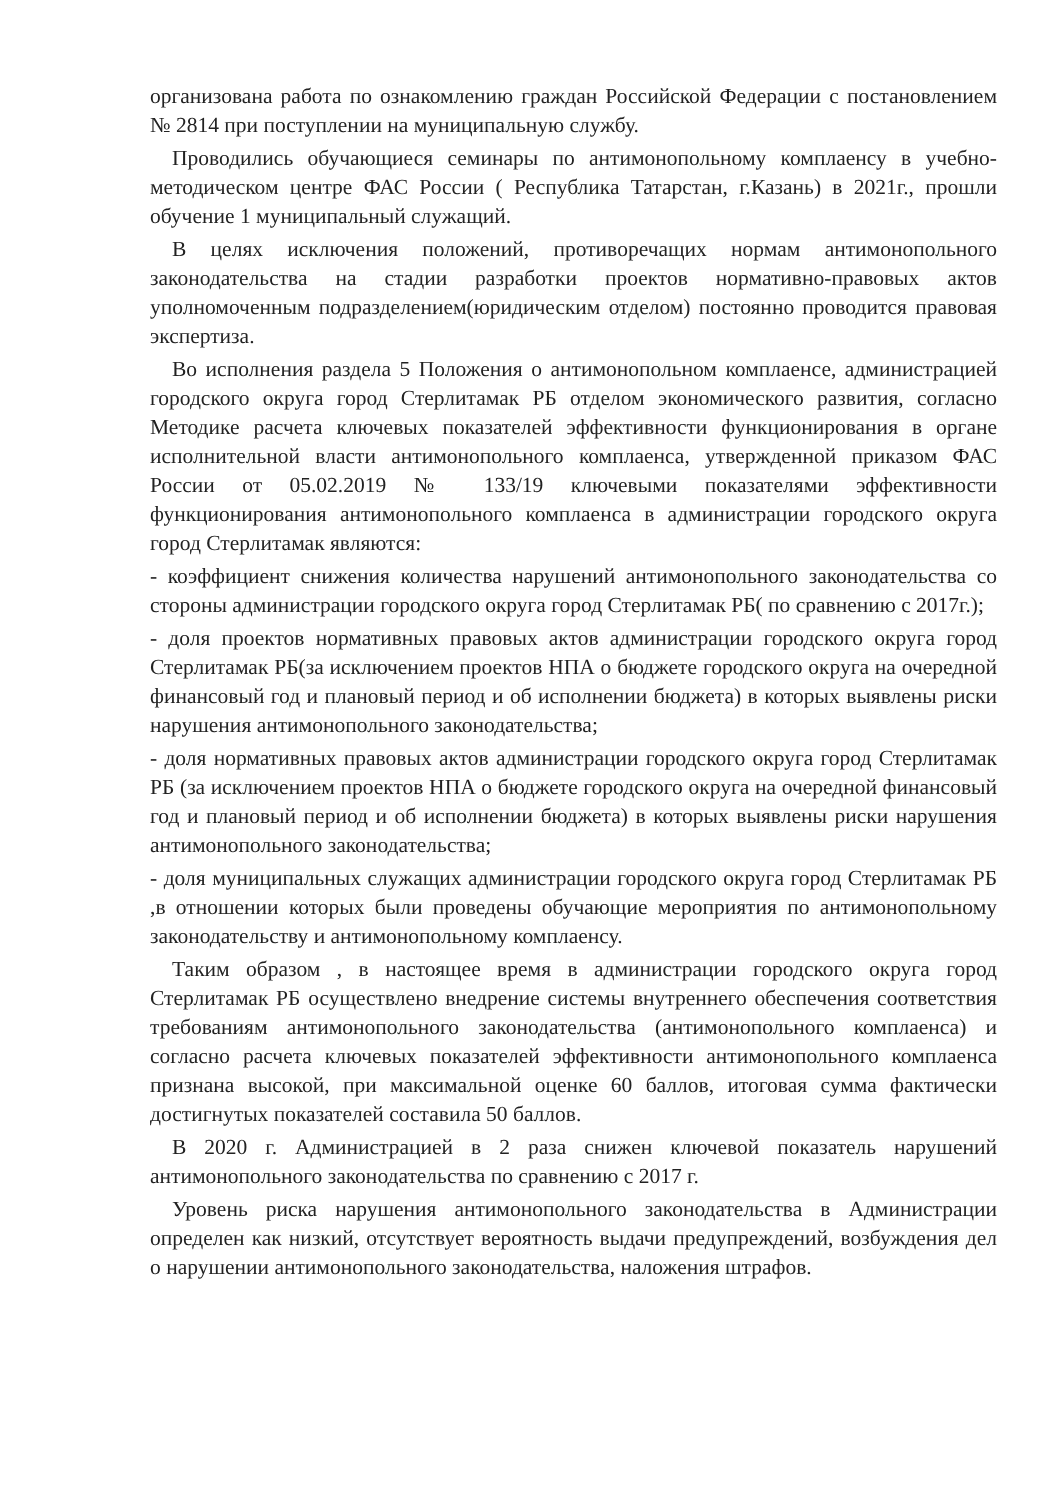организована работа по ознакомлению граждан Российской Федерации с постановлением № 2814 при поступлении на муниципальную службу.
Проводились обучающиеся семинары по антимонопольному комплаенсу в учебно-методическом центре ФАС России ( Республика Татарстан, г.Казань) в 2021г., прошли обучение 1 муниципальный служащий.
В целях исключения положений, противоречащих нормам антимонопольного законодательства на стадии разработки проектов нормативно-правовых актов уполномоченным подразделением(юридическим отделом) постоянно проводится правовая экспертиза.
Во исполнения раздела 5 Положения о антимонопольном комплаенсе, администрацией городского округа город Стерлитамак РБ отделом экономического развития, согласно Методике расчета ключевых показателей эффективности функционирования в органе исполнительной власти антимонопольного комплаенса, утвержденной приказом ФАС России от 05.02.2019 № 133/19 ключевыми показателями эффективности функционирования антимонопольного комплаенса в администрации городского округа город Стерлитамак являются:
- коэффициент снижения количества нарушений антимонопольного законодательства со стороны администрации городского округа город Стерлитамак РБ( по сравнению с 2017г.);
- доля проектов нормативных правовых актов администрации городского округа город Стерлитамак РБ(за исключением проектов НПА о бюджете городского округа на очередной финансовый год и плановый период и об исполнении бюджета) в которых выявлены риски нарушения антимонопольного законодательства;
- доля нормативных правовых актов администрации городского округа город Стерлитамак РБ (за исключением проектов НПА о бюджете городского округа на очередной финансовый год и плановый период и об исполнении бюджета) в которых выявлены риски нарушения антимонопольного законодательства;
- доля муниципальных служащих администрации городского округа город Стерлитамак РБ ,в отношении которых были проведены обучающие мероприятия по антимонопольному законодательству и антимонопольному комплаенсу.
Таким образом , в настоящее время в администрации городского округа город Стерлитамак РБ осуществлено внедрение системы внутреннего обеспечения соответствия требованиям антимонопольного законодательства (антимонопольного комплаенса) и согласно расчета ключевых показателей эффективности антимонопольного комплаенса признана высокой, при максимальной оценке 60 баллов, итоговая сумма фактически достигнутых показателей составила 50 баллов.
В 2020 г. Администрацией в 2 раза снижен ключевой показатель нарушений антимонопольного законодательства по сравнению с 2017 г.
Уровень риска нарушения антимонопольного законодательства в Администрации определен как низкий, отсутствует вероятность выдачи предупреждений, возбуждения дел о нарушении антимонопольного законодательства, наложения штрафов.